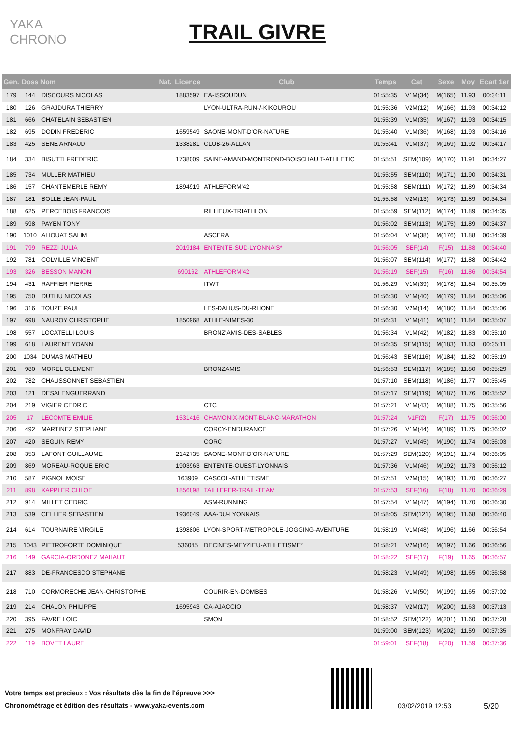YAKA CHRONO
TRAIL GIVRE
| Gen. | Doss | Nom | Nat. | Licence | Club | Temps | Cat | Sexe | Moy | Ecart 1er |
| --- | --- | --- | --- | --- | --- | --- | --- | --- | --- | --- |
| 179 | 144 | DISCOURS NICOLAS | | 1883597 | EA-ISSOUDUN | 01:55:35 | V1M(34) | M(165) | 11.93 | 00:34:11 |
| 180 | 126 | GRAJDURA THIERRY | | | LYON-ULTRA-RUN-/-KIKOUROU | 01:55:36 | V2M(12) | M(166) | 11.93 | 00:34:12 |
| 181 | 666 | CHATELAIN SEBASTIEN | | | | 01:55:39 | V1M(35) | M(167) | 11.93 | 00:34:15 |
| 182 | 695 | DODIN FREDERIC | | 1659549 | SAONE-MONT-D'OR-NATURE | 01:55:40 | V1M(36) | M(168) | 11.93 | 00:34:16 |
| 183 | 425 | SENE ARNAUD | | 1338281 | CLUB-26-ALLAN | 01:55:41 | V1M(37) | M(169) | 11.92 | 00:34:17 |
| 184 | 334 | BISUTTI FREDERIC | | 1738009 | SAINT-AMAND-MONTROND-BOISCHAU T-ATHLETIC | 01:55:51 | SEM(109) | M(170) | 11.91 | 00:34:27 |
| 185 | 734 | MULLER MATHIEU | | | | 01:55:55 | SEM(110) | M(171) | 11.90 | 00:34:31 |
| 186 | 157 | CHANTEMERLE REMY | | 1894919 | ATHLEFORM'42 | 01:55:58 | SEM(111) | M(172) | 11.89 | 00:34:34 |
| 187 | 181 | BOLLE JEAN-PAUL | | | | 01:55:58 | V2M(13) | M(173) | 11.89 | 00:34:34 |
| 188 | 625 | PERCEBOIS FRANCOIS | | | RILLIEUX-TRIATHLON | 01:55:59 | SEM(112) | M(174) | 11.89 | 00:34:35 |
| 189 | 598 | PAYEN TONY | | | | 01:56:02 | SEM(113) | M(175) | 11.89 | 00:34:37 |
| 190 | 1010 | ALIOUAT SALIM | | | ASCERA | 01:56:04 | V1M(38) | M(176) | 11.88 | 00:34:39 |
| 191 | 799 | REZZI JULIA | | 2019184 | ENTENTE-SUD-LYONNAIS* | 01:56:05 | SEF(14) | F(15) | 11.88 | 00:34:40 |
| 192 | 781 | COLVILLE VINCENT | | | | 01:56:07 | SEM(114) | M(177) | 11.88 | 00:34:42 |
| 193 | 326 | BESSON MANON | | 690162 | ATHLEFORM'42 | 01:56:19 | SEF(15) | F(16) | 11.86 | 00:34:54 |
| 194 | 431 | RAFFIER PIERRE | | | ITWT | 01:56:29 | V1M(39) | M(178) | 11.84 | 00:35:05 |
| 195 | 750 | DUTHU NICOLAS | | | | 01:56:30 | V1M(40) | M(179) | 11.84 | 00:35:06 |
| 196 | 316 | TOUZE PAUL | | | LES-DAHUS-DU-RHONE | 01:56:30 | V2M(14) | M(180) | 11.84 | 00:35:06 |
| 197 | 698 | NAUROY CHRISTOPHE | | 1850968 | ATHLE-NIMES-30 | 01:56:31 | V1M(41) | M(181) | 11.84 | 00:35:07 |
| 198 | 557 | LOCATELLI LOUIS | | | BRONZ'AMIS-DES-SABLES | 01:56:34 | V1M(42) | M(182) | 11.83 | 00:35:10 |
| 199 | 618 | LAURENT YOANN | | | | 01:56:35 | SEM(115) | M(183) | 11.83 | 00:35:11 |
| 200 | 1034 | DUMAS MATHIEU | | | | 01:56:43 | SEM(116) | M(184) | 11.82 | 00:35:19 |
| 201 | 980 | MOREL CLEMENT | | | BRONZAMIS | 01:56:53 | SEM(117) | M(185) | 11.80 | 00:35:29 |
| 202 | 782 | CHAUSSONNET SEBASTIEN | | | | 01:57:10 | SEM(118) | M(186) | 11.77 | 00:35:45 |
| 203 | 121 | DESAI ENGUERRAND | | | | 01:57:17 | SEM(119) | M(187) | 11.76 | 00:35:52 |
| 204 | 219 | VIGIER CEDRIC | | | CTC | 01:57:21 | V1M(43) | M(188) | 11.75 | 00:35:56 |
| 205 | 17 | LECOMTE EMILIE | | 1531416 | CHAMONIX-MONT-BLANC-MARATHON | 01:57:24 | V1F(2) | F(17) | 11.75 | 00:36:00 |
| 206 | 492 | MARTINEZ STEPHANE | | | CORCY-ENDURANCE | 01:57:26 | V1M(44) | M(189) | 11.75 | 00:36:02 |
| 207 | 420 | SEGUIN REMY | | | CORC | 01:57:27 | V1M(45) | M(190) | 11.74 | 00:36:03 |
| 208 | 353 | LAFONT GUILLAUME | | 2142735 | SAONE-MONT-D'OR-NATURE | 01:57:29 | SEM(120) | M(191) | 11.74 | 00:36:05 |
| 209 | 869 | MOREAU-ROQUE ERIC | | 1903963 | ENTENTE-OUEST-LYONNAIS | 01:57:36 | V1M(46) | M(192) | 11.73 | 00:36:12 |
| 210 | 587 | PIGNOL MOISE | | 163909 | CASCOL-ATHLETISME | 01:57:51 | V2M(15) | M(193) | 11.70 | 00:36:27 |
| 211 | 898 | KAPPLER CHLOE | | 1856898 | TAILLEFER-TRAIL-TEAM | 01:57:53 | SEF(16) | F(18) | 11.70 | 00:36:29 |
| 212 | 914 | MILLET CEDRIC | | | ASM-RUNNING | 01:57:54 | V1M(47) | M(194) | 11.70 | 00:36:30 |
| 213 | 539 | CELLIER SEBASTIEN | | 1936049 | AAA-DU-LYONNAIS | 01:58:05 | SEM(121) | M(195) | 11.68 | 00:36:40 |
| 214 | 614 | TOURNAIRE VIRGILE | | 1398806 | LYON-SPORT-METROPOLE-JOGGING-AVENTURE | 01:58:19 | V1M(48) | M(196) | 11.66 | 00:36:54 |
| 215 | 1043 | PIETROFORTE DOMINIQUE | | 536045 | DECINES-MEYZIEU-ATHLETISME* | 01:58:21 | V2M(16) | M(197) | 11.66 | 00:36:56 |
| 216 | 149 | GARCIA-ORDONEZ MAHAUT | | | | 01:58:22 | SEF(17) | F(19) | 11.65 | 00:36:57 |
| 217 | 883 | DE-FRANCESCO STEPHANE | | | | 01:58:23 | V1M(49) | M(198) | 11.65 | 00:36:58 |
| 218 | 710 | CORMORECHE JEAN-CHRISTOPHE | | | COURIR-EN-DOMBES | 01:58:26 | V1M(50) | M(199) | 11.65 | 00:37:02 |
| 219 | 214 | CHALON PHILIPPE | | 1695943 | CA-AJACCIO | 01:58:37 | V2M(17) | M(200) | 11.63 | 00:37:13 |
| 220 | 395 | FAVRE LOIC | | | SMON | 01:58:52 | SEM(122) | M(201) | 11.60 | 00:37:28 |
| 221 | 275 | MONFRAY DAVID | | | | 01:59:00 | SEM(123) | M(202) | 11.59 | 00:37:35 |
| 222 | 119 | BOVET LAURE | | | | 01:59:01 | SEF(18) | F(20) | 11.59 | 00:37:36 |
Votre temps est precieux : Vos résultats dès la fin de l'épreuve >>>
Chronométrage et édition des résultats - www.yaka-events.com
03/02/2019 12:53 5/20